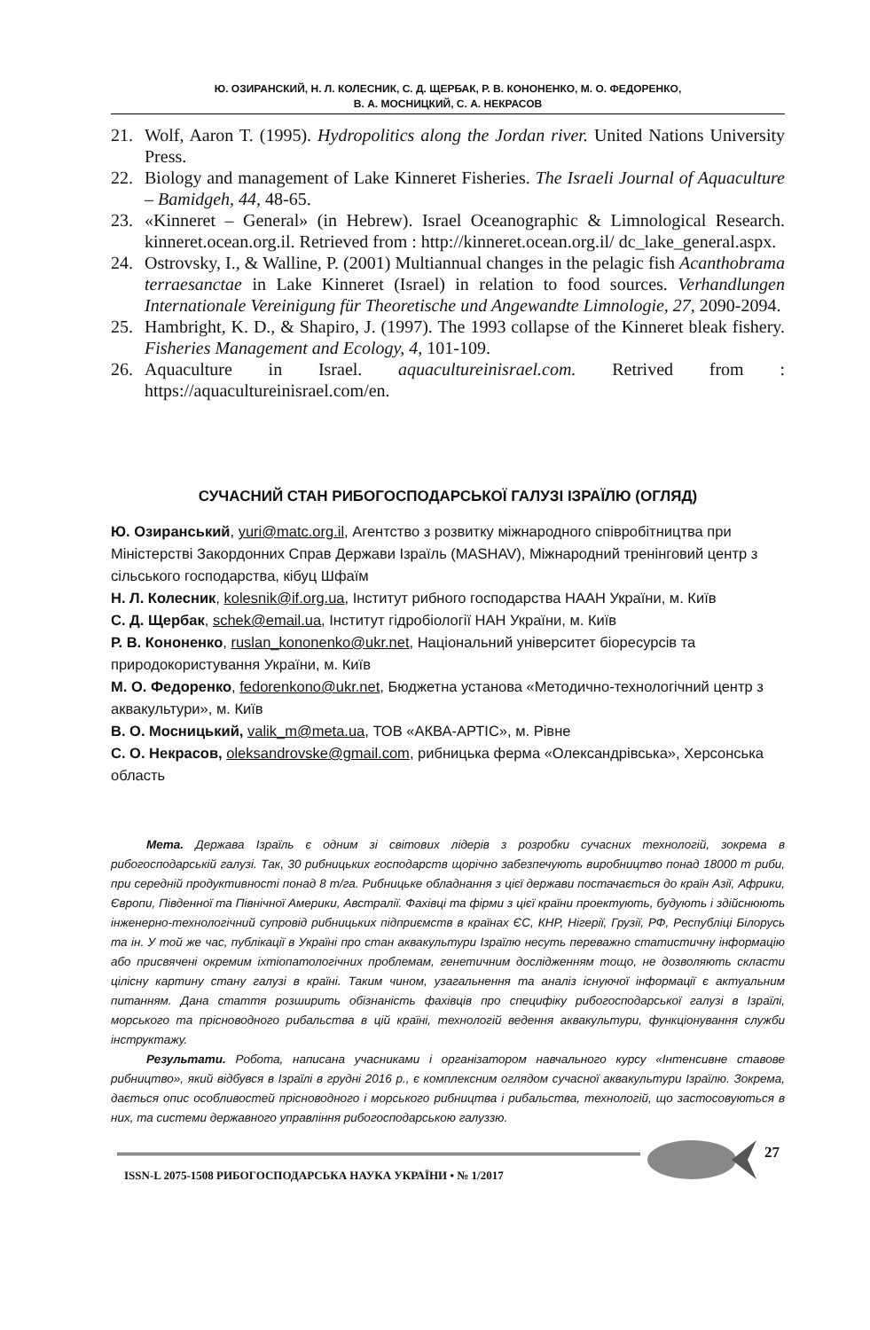Ю. ОЗИРАНСКИЙ, Н. Л. КОЛЕСНИК, С. Д. ЩЕРБАК, Р. В. КОНОНЕНКО, М. О. ФЕДОРЕНКО,
В. А. МОСНИЦКИЙ, С. А. НЕКРАСОВ
21. Wolf, Aaron T. (1995). Hydropolitics along the Jordan river. United Nations University Press.
22. Biology and management of Lake Kinneret Fisheries. The Israeli Journal of Aquaculture – Bamidgeh, 44, 48-65.
23. «Kinneret – General» (in Hebrew). Israel Oceanographic & Limnological Research. kinneret.ocean.org.il. Retrieved from : http://kinneret.ocean.org.il/ dc_lake_general.aspx.
24. Ostrovsky, I., & Walline, P. (2001) Multiannual changes in the pelagic fish Acanthobrama terraesanctae in Lake Kinneret (Israel) in relation to food sources. Verhandlungen Internationale Vereinigung für Theoretische und Angewandte Limnologie, 27, 2090-2094.
25. Hambright, K. D., & Shapiro, J. (1997). The 1993 collapse of the Kinneret bleak fishery. Fisheries Management and Ecology, 4, 101-109.
26. Aquaculture in Israel. aquacultureinisrael.com. Retrived from : https://aquacultureinisrael.com/en.
СУЧАСНИЙ СТАН РИБОГОСПОДАРСЬКОЇ ГАЛУЗІ ІЗРАЇЛЮ (ОГЛЯД)
Ю. Озиранський, yuri@matc.org.il, Агентство з розвитку міжнародного співробітництва при Міністерстві Закордонних Справ Держави Ізраїль (MASHAV), Міжнародний тренінговий центр з сільського господарства, кібуц Шфаїм
Н. Л. Колесник, kolesnik@if.org.ua, Інститут рибного господарства НААН України, м. Київ
С. Д. Щербак, schek@email.ua, Інститут гідробіології НАН України, м. Київ
Р. В. Кононенко, ruslan_kononenko@ukr.net, Національний університет біоресурсів та природокористування України, м. Київ
М. О. Федоренко, fedorenkono@ukr.net, Бюджетна установа «Методично-технологічний центр з аквакультури», м. Київ
В. О. Мосницький, valik_m@meta.ua, ТОВ «АКВА-АРТІС», м. Рівне
С. О. Некрасов, oleksandrovske@gmail.com, рибницька ферма «Олександрівська», Херсонська область
Мета. Держава Ізраїль є одним зі світових лідерів з розробки сучасних технологій, зокрема в рибогосподарській галузі. Так, 30 рибницьких господарств щорічно забезпечують виробництво понад 18000 т риби, при середній продуктивності понад 8 т/га. Рибницьке обладнання з цієї держави постачається до країн Азії, Африки, Європи, Південної та Північної Америки, Австралії. Фахівці та фірми з цієї країни проектують, будують і здійснюють інженерно-технологічний супровід рибницьких підприємств в країнах ЄС, КНР, Нігерії, Грузії, РФ, Республіці Білорусь та ін. У той же час, публікації в Україні про стан аквакультури Ізраїлю несуть переважно статистичну інформацію або присвячені окремим іхтіопатологічних проблемам, генетичним дослідженням тощо, не дозволяють скласти цілісну картину стану галузі в країні. Таким чином, узагальнення та аналіз існуючої інформації є актуальним питанням. Дана стаття розширить обізнаність фахівців про специфіку рибогосподарської галузі в Ізраїлі, морського та прісноводного рибальства в цій країні, технологій ведення аквакультури, функціонування служби інструктажу.
Результати. Робота, написана учасниками і організатором навчального курсу «Інтенсивне ставове рибництво», який відбувся в Ізраїлі в грудні 2016 р., є комплексним оглядом сучасної аквакультури Ізраїлю. Зокрема, дається опис особливостей прісноводного і морського рибництва і рибальства, технологій, що застосовуються в них, та системи державного управління рибогосподарською галуззю.
ISSN-L 2075-1508 РИБОГОСПОДАРСЬКА НАУКА УКРАЇНИ • № 1/2017
27